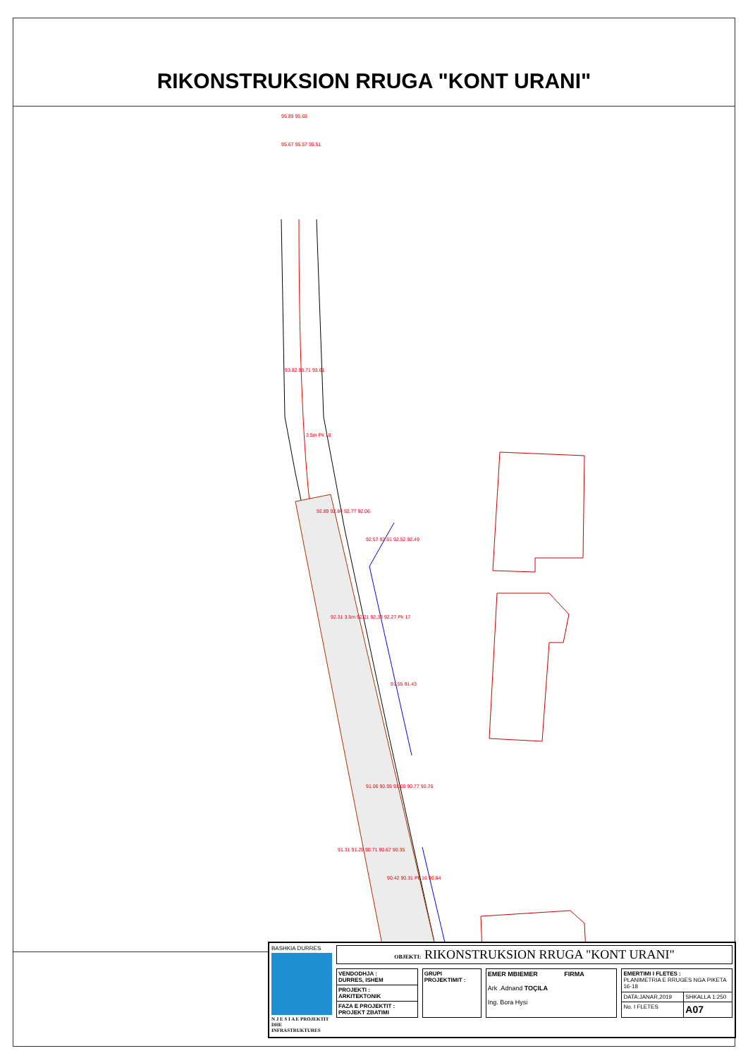RIKONSTRUKSION RRUGA "KONT URANI"
95.89 95.65
95.67 95.57 95.51
93.82 93.71 93.61
3.5m Pk 18
92.89 92.84 92.77 92.06
92.57 92.61 92.52 92.49
92.31 3.5m 92.21 92.33 92.27 Pk 17
91.55 91.43
91.06 90.95 91.00 90.77 90.76
91.31 91.25 90.71 90.67 90.35
90.42 90.31 Pk 16 90.64
BASHKIA DURRES
N J E S I A E PROJEKTIT DHE INFRASTRUKTURES
OBJEKTI: RIKONSTRUKSION RRUGA "KONT URANI"
| VENDODHJA : DURRES, ISHEM |
| PROJEKTI : ARKITEKTONIK |
| FAZA E PROJEKTIT : PROJEKT ZBATIMI |
GRUPI PROJEKTIMIT : EMER MBIEMER FIRMA
Ark .Adnand TOÇILA
Ing. Bora Hysi
| EMERTIMI I FLETES : PLANIMETRIA E RRUGES NGA PIKETA 16-18 | |
| DATA:JANAR,2019 | SHKALLA 1:250 |
| No. I FLETES | A07 |